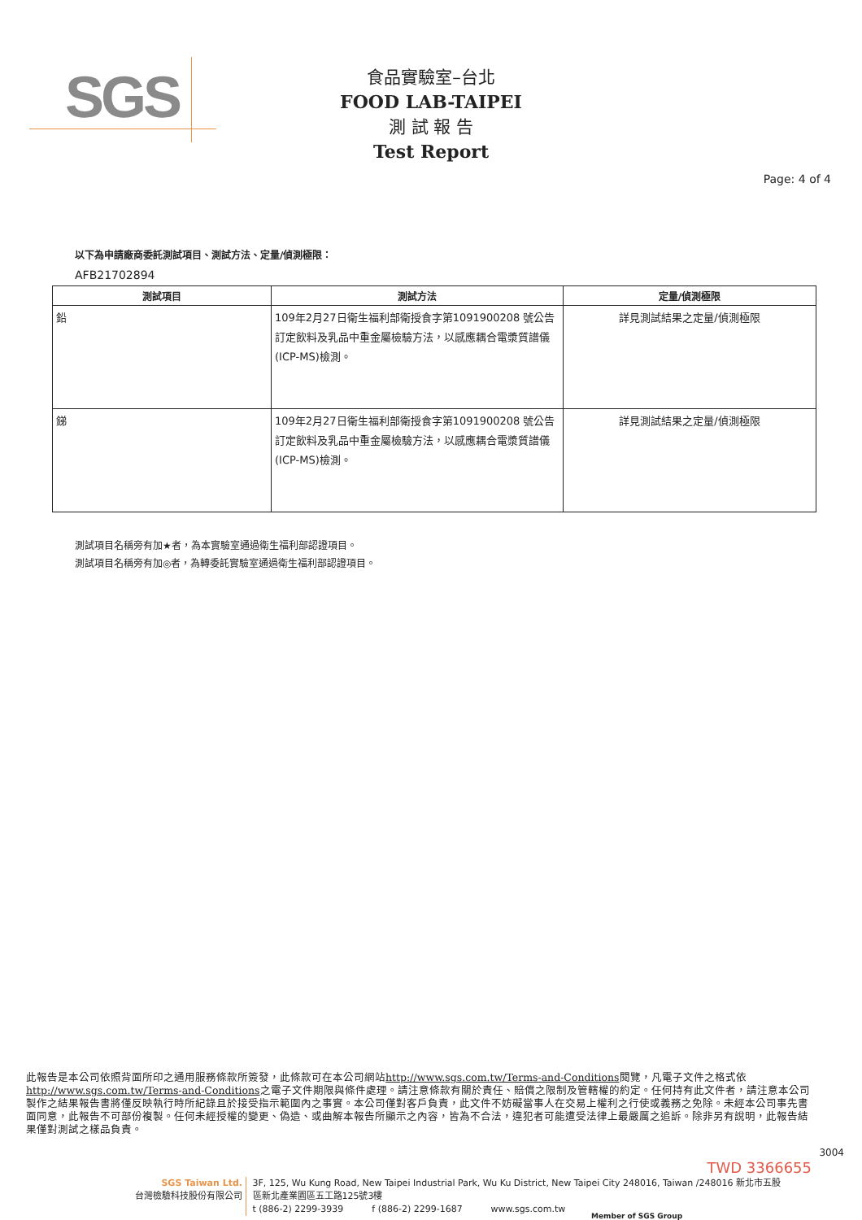SGS
食品實驗室–台北
FOOD LAB-TAIPEI
測 試 報 告
Test Report
Page: 4 of 4
以下為申請廠商委託測試項目、測試方法、定量/偵測極限：
AFB21702894
| 測試項目 | 測試方法 | 定量/偵測極限 |
| --- | --- | --- |
| 鉛 | 109年2月27日衛生福利部衛授食字第1091900208 號公告訂定飲料及乳品中重金屬檢驗方法，以感應耦合電漿質譜儀(ICP-MS)檢測。 | 詳見測試結果之定量/偵測極限 |
| 銻 | 109年2月27日衛生福利部衛授食字第1091900208 號公告訂定飲料及乳品中重金屬檢驗方法，以感應耦合電漿質譜儀(ICP-MS)檢測。 | 詳見測試結果之定量/偵測極限 |
測試項目名稱旁有加★者，為本實驗室通過衛生福利部認證項目。
測試項目名稱旁有加◎者，為轉委託實驗室通過衛生福利部認證項目。
此報告是本公司依照背面所印之通用服務條款所簽發，此條款可在本公司網站http://www.sgs.com.tw/Terms-and-Conditions閱覽，凡電子文件之格式依http://www.sgs.com.tw/Terms-and-Conditions之電子文件期限與條件處理。請注意條款有關於責任、賠償之限制及管轄權的約定。任何持有此文件者，請注意本公司製作之結果報告書將僅反映執行時所紀錄且於接受指示範圍內之事實。本公司僅對客戶負責，此文件不妨礙當事人在交易上權利之行使或義務之免除。未經本公司事先書面同意，此報告不可部份複製。任何未經授權的變更、偽造、或曲解本報告所顯示之內容，皆為不合法，違犯者可能遭受法律上最嚴厲之追訴。除非另有說明，此報告結果僅對測試之樣品負責。
TWD 3366655
3004
SGS Taiwan Ltd.
台灣檢驗科技股份有限公司 3F, 125, Wu Kung Road, New Taipei Industrial Park, Wu Ku District, New Taipei City 248016, Taiwan /248016 新北市五股區新北產業園區五工路125號3樓
t (886-2) 2299-3939 f (886-2) 2299-1687 www.sgs.com.tw
Member of SGS Group